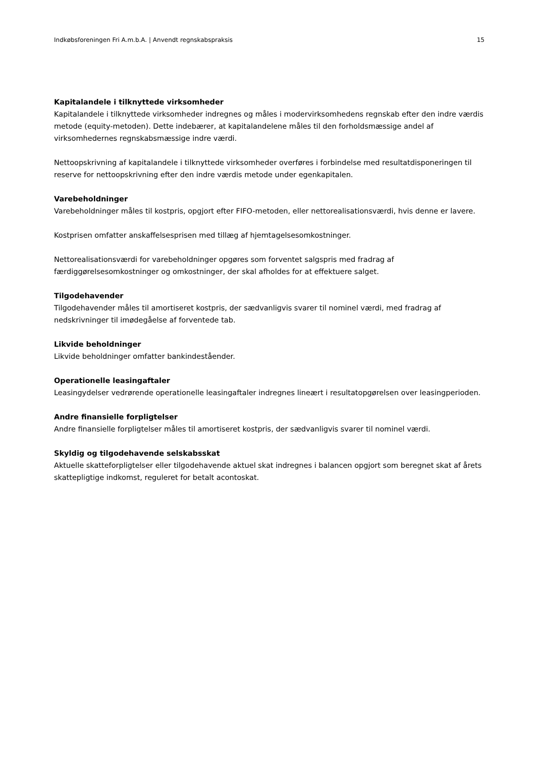Indkøbsforeningen Fri A.m.b.A. | Anvendt regnskabspraksis 15
Kapitalandele i tilknyttede virksomheder
Kapitalandele i tilknyttede virksomheder indregnes og måles i modervirksomhedens regnskab efter den indre værdis metode (equity-metoden). Dette indebærer, at kapitalandelene måles til den forholdsmæssige andel af virksomhedernes regnskabsmæssige indre værdi.
Nettoopskrivning af kapitalandele i tilknyttede virksomheder overføres i forbindelse med resultatdisponeringen til reserve for nettoopskrivning efter den indre værdis metode under egenkapitalen.
Varebeholdninger
Varebeholdninger måles til kostpris, opgjort efter FIFO-metoden, eller nettorealisationsværdi, hvis denne er lavere.
Kostprisen omfatter anskaffelsesprisen med tillæg af hjemtagelsesomkostninger.
Nettorealisationsværdi for varebeholdninger opgøres som forventet salgspris med fradrag af færdiggørelsesomkostninger og omkostninger, der skal afholdes for at effektuere salget.
Tilgodehavender
Tilgodehavender måles til amortiseret kostpris, der sædvanligvis svarer til nominel værdi, med fradrag af nedskrivninger til imødegåelse af forventede tab.
Likvide beholdninger
Likvide beholdninger omfatter bankindeståender.
Operationelle leasingaftaler
Leasingydelser vedrørende operationelle leasingaftaler indregnes lineært i resultatopgørelsen over leasingperioden.
Andre finansielle forpligtelser
Andre finansielle forpligtelser måles til amortiseret kostpris, der sædvanligvis svarer til nominel værdi.
Skyldig og tilgodehavende selskabsskat
Aktuelle skatteforpligtelser eller tilgodehavende aktuel skat indregnes i balancen opgjort som beregnet skat af årets skattepligtige indkomst, reguleret for betalt acontoskat.